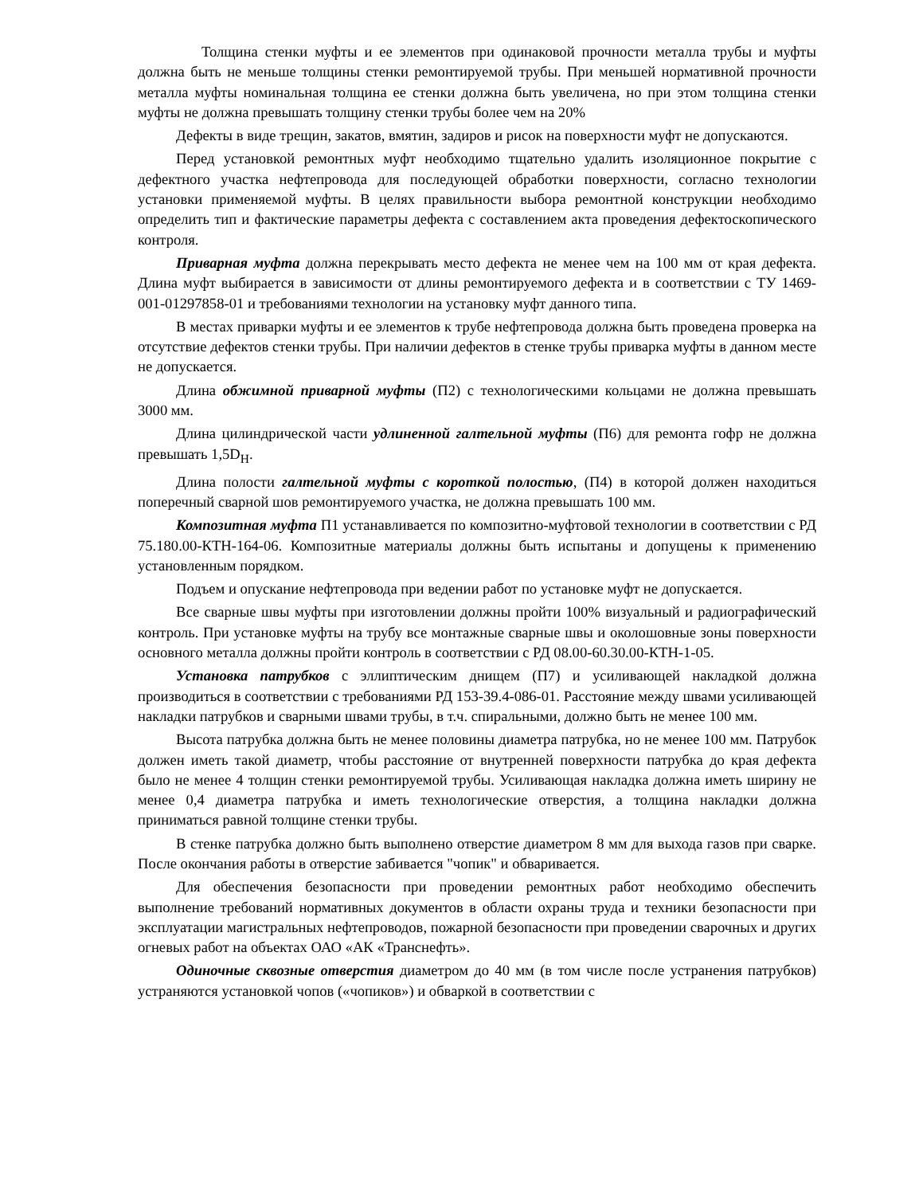Толщина стенки муфты и ее элементов при одинаковой прочности металла трубы и муфты должна быть не меньше толщины стенки ремонтируемой трубы. При меньшей нормативной прочности металла муфты номинальная толщина ее стенки должна быть увеличена, но при этом толщина стенки муфты не должна превышать толщину стенки трубы более чем на 20%
Дефекты в виде трещин, закатов, вмятин, задиров и рисок на поверхности муфт не допускаются.
Перед установкой ремонтных муфт необходимо тщательно удалить изоляционное покрытие с дефектного участка нефтепровода для последующей обработки поверхности, согласно технологии установки применяемой муфты. В целях правильности выбора ремонтной конструкции необходимо определить тип и фактические параметры дефекта с составлением акта проведения дефектоскопического контроля.
Приварная муфта должна перекрывать место дефекта не менее чем на 100 мм от края дефекта. Длина муфт выбирается в зависимости от длины ремонтируемого дефекта и в соответствии с ТУ 1469-001-01297858-01 и требованиями технологии на установку муфт данного типа.
В местах приварки муфты и ее элементов к трубе нефтепровода должна быть проведена проверка на отсутствие дефектов стенки трубы. При наличии дефектов в стенке трубы приварка муфты в данном месте не допускается.
Длина обжимной приварной муфты (П2) с технологическими кольцами не должна превышать 3000 мм.
Длина цилиндрической части удлиненной галтельной муфты (П6) для ремонта гофр не должна превышать 1,5D<sub>H</sub>.
Длина полости галтельной муфты с короткой полостью, (П4) в которой должен находиться поперечный сварной шов ремонтируемого участка, не должна превышать 100 мм.
Композитная муфта П1 устанавливается по композитно-муфтовой технологии в соответствии с РД 75.180.00-КТН-164-06. Композитные материалы должны быть испытаны и допущены к применению установленным порядком.
Подъем и опускание нефтепровода при ведении работ по установке муфт не допускается.
Все сварные швы муфты при изготовлении должны пройти 100% визуальный и радиографический контроль. При установке муфты на трубу все монтажные сварные швы и околошовные зоны поверхности основного металла должны пройти контроль в соответствии с РД 08.00-60.30.00-КТН-1-05.
Установка патрубков с эллиптическим днищем (П7) и усиливающей накладкой должна производиться в соответствии с требованиями РД 153-39.4-086-01. Расстояние между швами усиливающей накладки патрубков и сварными швами трубы, в т.ч. спиральными, должно быть не менее 100 мм.
Высота патрубка должна быть не менее половины диаметра патрубка, но не менее 100 мм. Патрубок должен иметь такой диаметр, чтобы расстояние от внутренней поверхности патрубка до края дефекта было не менее 4 толщин стенки ремонтируемой трубы. Усиливающая накладка должна иметь ширину не менее 0,4 диаметра патрубка и иметь технологические отверстия, а толщина накладки должна приниматься равной толщине стенки трубы.
В стенке патрубка должно быть выполнено отверстие диаметром 8 мм для выхода газов при сварке. После окончания работы в отверстие забивается "чопик" и обваривается.
Для обеспечения безопасности при проведении ремонтных работ необходимо обеспечить выполнение требований нормативных документов в области охраны труда и техники безопасности при эксплуатации магистральных нефтепроводов, пожарной безопасности при проведении сварочных и других огневых работ на объектах ОАО «АК «Транснефть».
Одиночные сквозные отверстия диаметром до 40 мм (в том числе после устранения патрубков) устраняются установкой чопов («чопиков») и обваркой в соответствии с